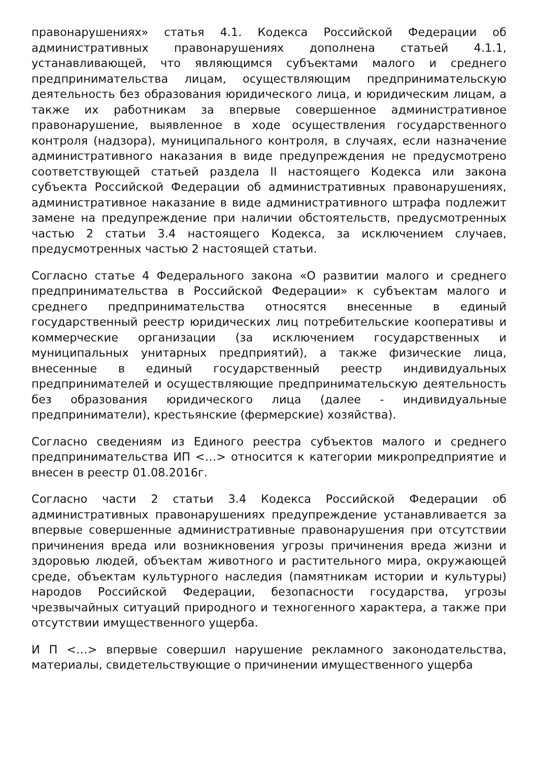правонарушениях» статья 4.1. Кодекса Российской Федерации об административных правонарушениях дополнена статьей 4.1.1, устанавливающей, что являющимся субъектами малого и среднего предпринимательства лицам, осуществляющим предпринимательскую деятельность без образования юридического лица, и юридическим лицам, а также их работникам за впервые совершенное административное правонарушение, выявленное в ходе осуществления государственного контроля (надзора), муниципального контроля, в случаях, если назначение административного наказания в виде предупреждения не предусмотрено соответствующей статьей раздела II настоящего Кодекса или закона субъекта Российской Федерации об административных правонарушениях, административное наказание в виде административного штрафа подлежит замене на предупреждение при наличии обстоятельств, предусмотренных частью 2 статьи 3.4 настоящего Кодекса, за исключением случаев, предусмотренных частью 2 настоящей статьи.
Согласно статье 4 Федерального закона «О развитии малого и среднего предпринимательства в Российской Федерации» к субъектам малого и среднего предпринимательства относятся внесенные в единый государственный реестр юридических лиц потребительские кооперативы и коммерческие организации (за исключением государственных и муниципальных унитарных предприятий), а также физические лица, внесенные в единый государственный реестр индивидуальных предпринимателей и осуществляющие предпринимательскую деятельность без образования юридического лица (далее - индивидуальные предприниматели), крестьянские (фермерские) хозяйства).
Согласно сведениям из Единого реестра субъектов малого и среднего предпринимательства ИП <…> относится к категории микропредприятие и внесен в реестр 01.08.2016г.
Согласно части 2 статьи 3.4 Кодекса Российской Федерации об административных правонарушениях предупреждение устанавливается за впервые совершенные административные правонарушения при отсутствии причинения вреда или возникновения угрозы причинения вреда жизни и здоровью людей, объектам животного и растительного мира, окружающей среде, объектам культурного наследия (памятникам истории и культуры) народов Российской Федерации, безопасности государства, угрозы чрезвычайных ситуаций природного и техногенного характера, а также при отсутствии имущественного ущерба.
И П <…> впервые совершил нарушение рекламного законодательства, материалы, свидетельствующие о причинении имущественного ущерба